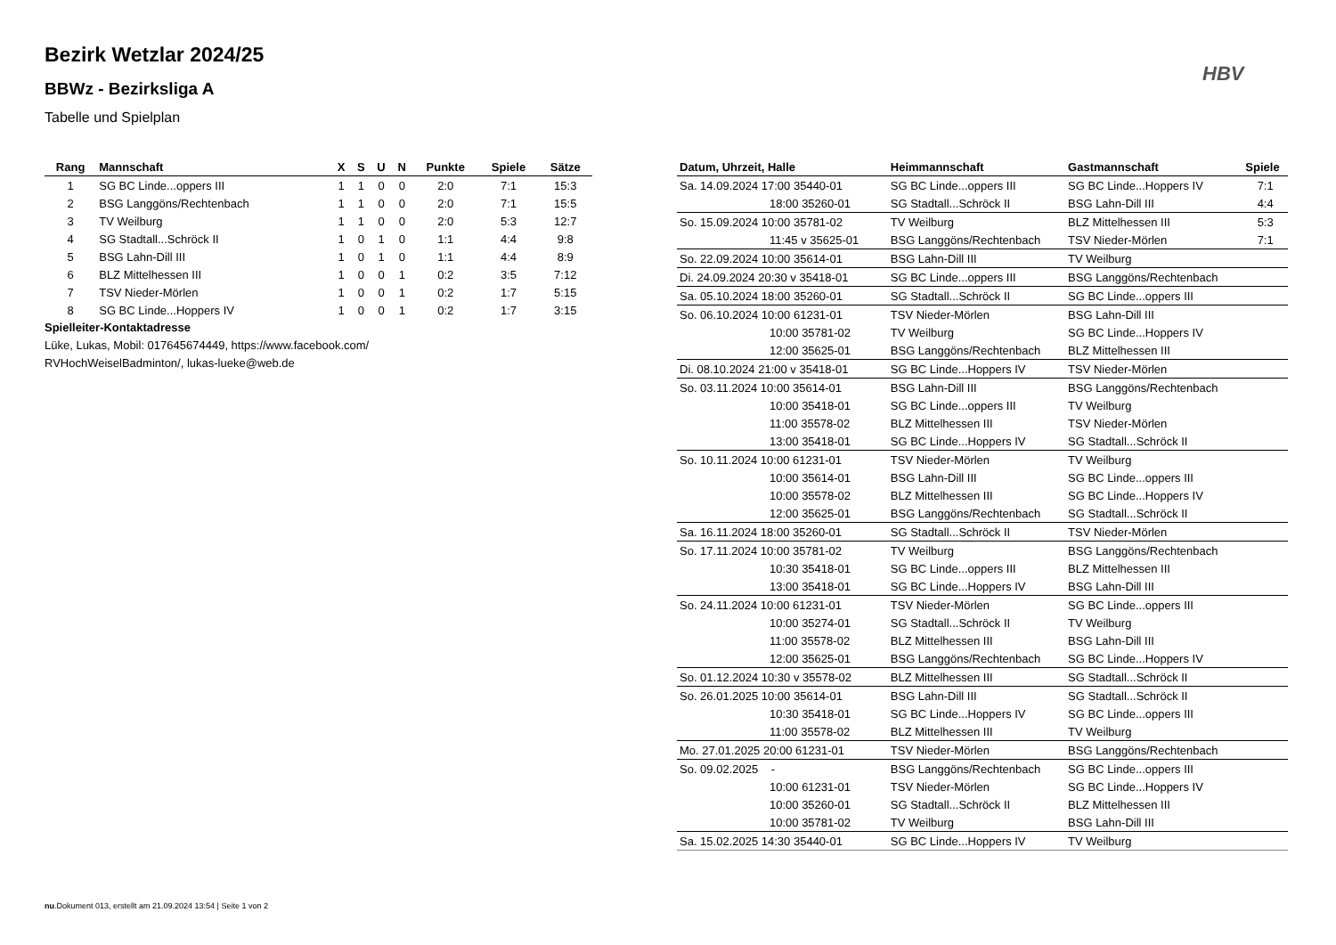Bezirk Wetzlar 2024/25
BBWz - Bezirksliga A
Tabelle und Spielplan
HBV
| Rang | Mannschaft | X | S | U | N | Punkte | Spiele | Sätze |
| --- | --- | --- | --- | --- | --- | --- | --- | --- |
| 1 | SG BC Linde...oppers III | 1 | 1 | 0 | 0 | 2:0 | 7:1 | 15:3 |
| 2 | BSG Langgöns/Rechtenbach | 1 | 1 | 0 | 0 | 2:0 | 7:1 | 15:5 |
| 3 | TV Weilburg | 1 | 1 | 0 | 0 | 2:0 | 5:3 | 12:7 |
| 4 | SG Stadtall...Schröck II | 1 | 0 | 1 | 0 | 1:1 | 4:4 | 9:8 |
| 5 | BSG Lahn-Dill III | 1 | 0 | 1 | 0 | 1:1 | 4:4 | 8:9 |
| 6 | BLZ Mittelhessen III | 1 | 0 | 0 | 1 | 0:2 | 3:5 | 7:12 |
| 7 | TSV Nieder-Mörlen | 1 | 0 | 0 | 1 | 0:2 | 1:7 | 5:15 |
| 8 | SG BC Linde...Hoppers IV | 1 | 0 | 0 | 1 | 0:2 | 1:7 | 3:15 |
Spielleiter-Kontaktadresse
Lüke, Lukas, Mobil: 017645674449, https://www.facebook.com/
RVHochWeiselBadminton/, lukas-lueke@web.de
| Datum, Uhrzeit, Halle | Heimmannschaft | Gastmannschaft | Spiele |
| --- | --- | --- | --- |
| Sa. 14.09.2024 17:00 35440-01 | SG BC Linde...oppers III | SG BC Linde...Hoppers IV | 7:1 |
| 18:00 35260-01 | SG Stadtall...Schröck II | BSG Lahn-Dill III | 4:4 |
| So. 15.09.2024 10:00 35781-02 | TV Weilburg | BLZ Mittelhessen III | 5:3 |
| 11:45 v 35625-01 | BSG Langgöns/Rechtenbach | TSV Nieder-Mörlen | 7:1 |
| So. 22.09.2024 10:00 35614-01 | BSG Lahn-Dill III | TV Weilburg | |
| Di. 24.09.2024 20:30 v 35418-01 | SG BC Linde...oppers III | BSG Langgöns/Rechtenbach | |
| Sa. 05.10.2024 18:00 35260-01 | SG Stadtall...Schröck II | SG BC Linde...oppers III | |
| So. 06.10.2024 10:00 61231-01 | TSV Nieder-Mörlen | BSG Lahn-Dill III | |
| 10:00 35781-02 | TV Weilburg | SG BC Linde...Hoppers IV | |
| 12:00 35625-01 | BSG Langgöns/Rechtenbach | BLZ Mittelhessen III | |
| Di. 08.10.2024 21:00 v 35418-01 | SG BC Linde...Hoppers IV | TSV Nieder-Mörlen | |
| So. 03.11.2024 10:00 35614-01 | BSG Lahn-Dill III | BSG Langgöns/Rechtenbach | |
| 10:00 35418-01 | SG BC Linde...oppers III | TV Weilburg | |
| 11:00 35578-02 | BLZ Mittelhessen III | TSV Nieder-Mörlen | |
| 13:00 35418-01 | SG BC Linde...Hoppers IV | SG Stadtall...Schröck II | |
| So. 10.11.2024 10:00 61231-01 | TSV Nieder-Mörlen | TV Weilburg | |
| 10:00 35614-01 | BSG Lahn-Dill III | SG BC Linde...oppers III | |
| 10:00 35578-02 | BLZ Mittelhessen III | SG BC Linde...Hoppers IV | |
| 12:00 35625-01 | BSG Langgöns/Rechtenbach | SG Stadtall...Schröck II | |
| Sa. 16.11.2024 18:00 35260-01 | SG Stadtall...Schröck II | TSV Nieder-Mörlen | |
| So. 17.11.2024 10:00 35781-02 | TV Weilburg | BSG Langgöns/Rechtenbach | |
| 10:30 35418-01 | SG BC Linde...oppers III | BLZ Mittelhessen III | |
| 13:00 35418-01 | SG BC Linde...Hoppers IV | BSG Lahn-Dill III | |
| So. 24.11.2024 10:00 61231-01 | TSV Nieder-Mörlen | SG BC Linde...oppers III | |
| 10:00 35274-01 | SG Stadtall...Schröck II | TV Weilburg | |
| 11:00 35578-02 | BLZ Mittelhessen III | BSG Lahn-Dill III | |
| 12:00 35625-01 | BSG Langgöns/Rechtenbach | SG BC Linde...Hoppers IV | |
| So. 01.12.2024 10:30 v 35578-02 | BLZ Mittelhessen III | SG Stadtall...Schröck II | |
| So. 26.01.2025 10:00 35614-01 | BSG Lahn-Dill III | SG Stadtall...Schröck II | |
| 10:30 35418-01 | SG BC Linde...Hoppers IV | SG BC Linde...oppers III | |
| 11:00 35578-02 | BLZ Mittelhessen III | TV Weilburg | |
| Mo. 27.01.2025 20:00 61231-01 | TSV Nieder-Mörlen | BSG Langgöns/Rechtenbach | |
| So. 09.02.2025 - | BSG Langgöns/Rechtenbach | SG BC Linde...oppers III | |
| 10:00 61231-01 | TSV Nieder-Mörlen | SG BC Linde...Hoppers IV | |
| 10:00 35260-01 | SG Stadtall...Schröck II | BLZ Mittelhessen III | |
| 10:00 35781-02 | TV Weilburg | BSG Lahn-Dill III | |
| Sa. 15.02.2025 14:30 35440-01 | SG BC Linde...Hoppers IV | TV Weilburg | |
nu.Dokument 013, erstellt am 21.09.2024 13:54 | Seite 1 von 2